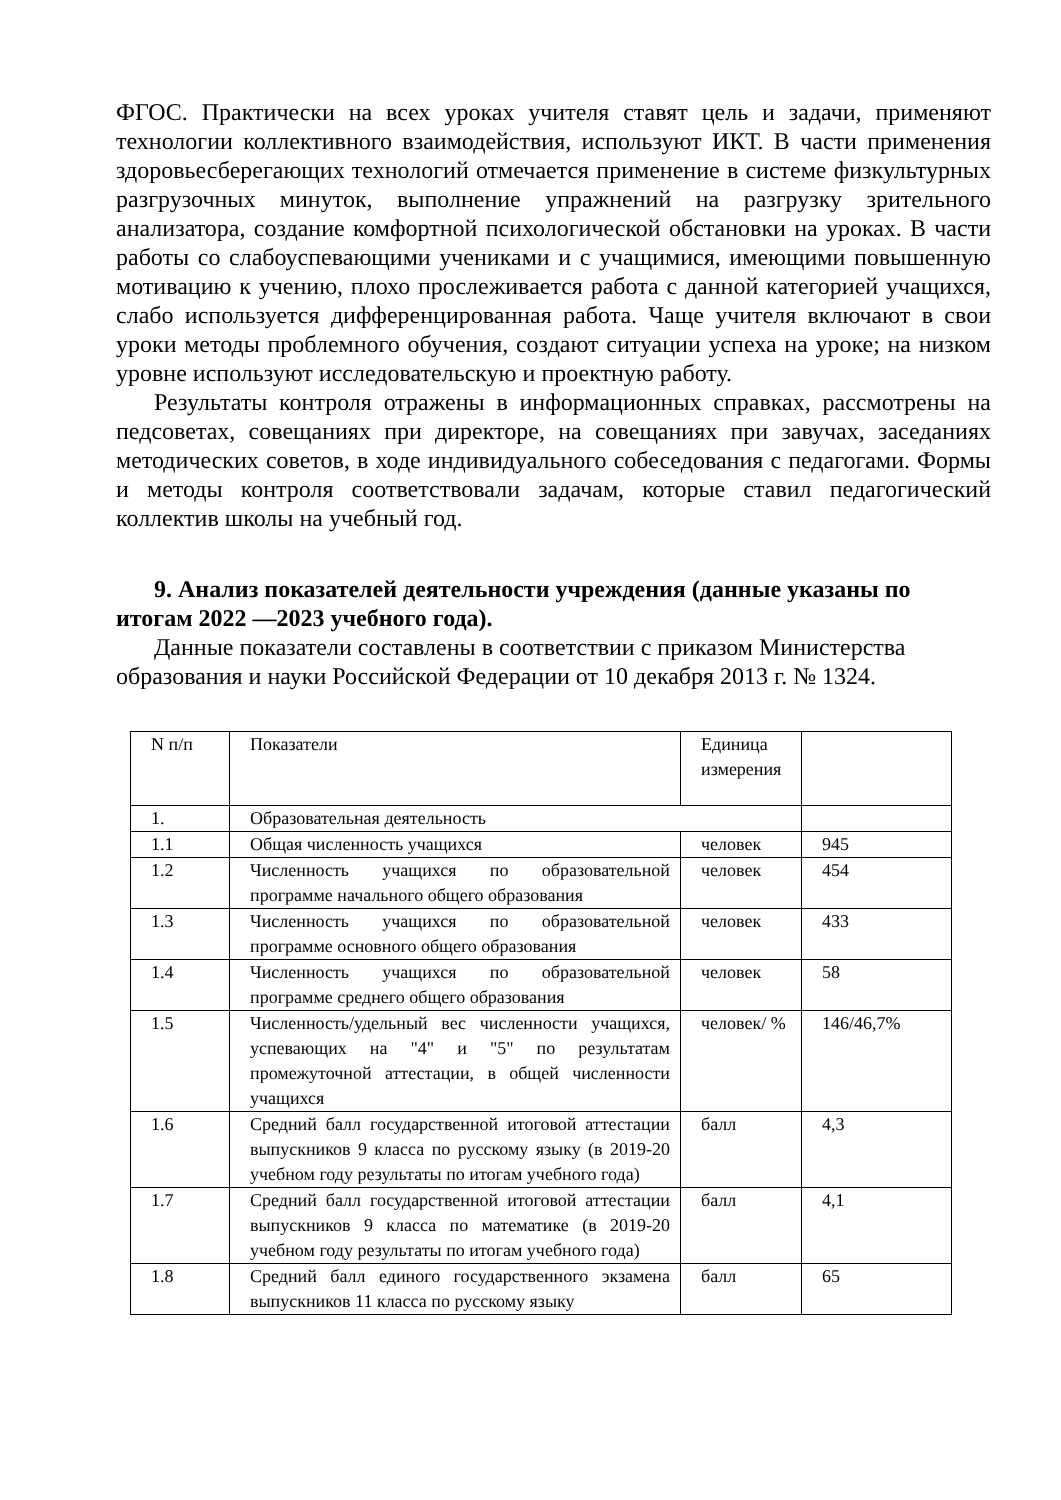ФГОС. Практически на всех уроках учителя ставят цель и задачи, применяют технологии коллективного взаимодействия, используют ИКТ. В части применения здоровьесберегающих технологий отмечается применение в системе физкультурных разгрузочных минуток, выполнение упражнений на разгрузку зрительного анализатора, создание комфортной психологической обстановки на уроках. В части работы со слабоуспевающими учениками и с учащимися, имеющими повышенную мотивацию к учению, плохо прослеживается работа с данной категорией учащихся, слабо используется дифференцированная работа. Чаще учителя включают в свои уроки методы проблемного обучения, создают ситуации успеха на уроке; на низком уровне используют исследовательскую и проектную работу.
Результаты контроля отражены в информационных справках, рассмотрены на педсоветах, совещаниях при директоре, на совещаниях при завучах, заседаниях методических советов, в ходе индивидуального собеседования с педагогами. Формы и методы контроля соответствовали задачам, которые ставил педагогический коллектив школы на учебный год.
9. Анализ показателей деятельности учреждения (данные указаны по итогам 2022 —2023 учебного года).
Данные показатели составлены в соответствии с приказом Министерства образования и науки Российской Федерации от 10 декабря 2013 г. № 1324.
| N п/п | Показатели | Единица измерения | |
| 1. | Образовательная деятельность | | |
| 1.1 | Общая численность учащихся | человек | 945 |
| 1.2 | Численность учащихся по образовательной программе начального общего образования | человек | 454 |
| 1.3 | Численность учащихся по образовательной программе основного общего образования | человек | 433 |
| 1.4 | Численность учащихся по образовательной программе среднего общего образования | человек | 58 |
| 1.5 | Численность/удельный вес численности учащихся, успевающих на "4" и "5" по результатам промежуточной аттестации, в общей численности учащихся | человек/ % | 146/46,7% |
| 1.6 | Средний балл государственной итоговой аттестации выпускников 9 класса по русскому языку (в 2019-20 учебном году результаты по итогам учебного года) | балл | 4,3 |
| 1.7 | Средний балл государственной итоговой аттестации выпускников 9 класса по математике (в 2019-20 учебном году результаты по итогам учебного года) | балл | 4,1 |
| 1.8 | Средний балл единого государственного экзамена выпускников 11 класса по русскому языку | балл | 65 |